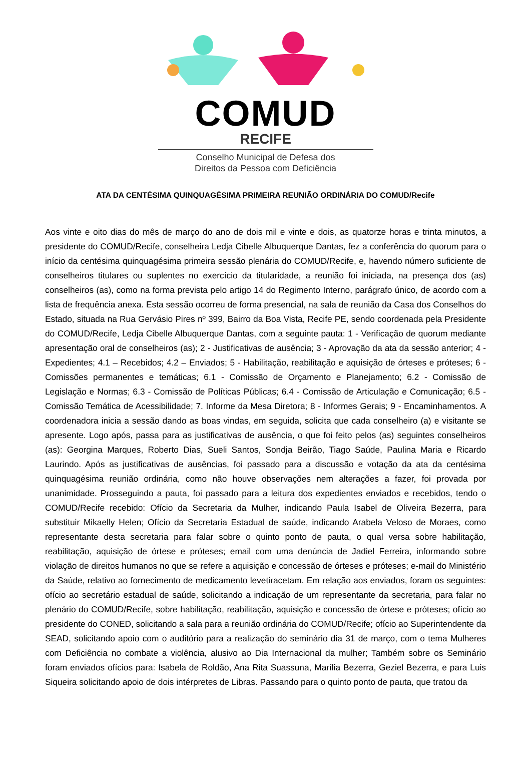COMUD
RECIFE
Conselho Municipal de Defesa dos
Direitos da Pessoa com Deficiência
ATA DA CENTÉSIMA QUINQUAGÉSIMA PRIMEIRA REUNIÃO ORDINÁRIA DO COMUD/Recife
Aos vinte e oito dias do mês de março do ano de dois mil e vinte e dois, as quatorze horas e trinta minutos, a presidente do COMUD/Recife, conselheira Ledja Cibelle Albuquerque Dantas, fez a conferência do quorum para o início da centésima quinquagésima primeira sessão plenária do COMUD/Recife, e, havendo número suficiente de conselheiros titulares ou suplentes no exercício da titularidade, a reunião foi iniciada, na presença dos (as) conselheiros (as), como na forma prevista pelo artigo 14 do Regimento Interno, parágrafo único, de acordo com a lista de frequência anexa. Esta sessão ocorreu de forma presencial, na sala de reunião da Casa dos Conselhos do Estado, situada na Rua Gervásio Pires nº 399, Bairro da Boa Vista, Recife PE, sendo coordenada pela Presidente do COMUD/Recife, Ledja Cibelle Albuquerque Dantas, com a seguinte pauta: 1 - Verificação de quorum mediante apresentação oral de conselheiros (as); 2 - Justificativas de ausência; 3 - Aprovação da ata da sessão anterior; 4 - Expedientes; 4.1 – Recebidos; 4.2 – Enviados; 5 - Habilitação, reabilitação e aquisição de órteses e próteses; 6 - Comissões permanentes e temáticas; 6.1 - Comissão de Orçamento e Planejamento; 6.2 - Comissão de Legislação e Normas; 6.3 - Comissão de Políticas Públicas; 6.4 - Comissão de Articulação e Comunicação; 6.5 - Comissão Temática de Acessibilidade; 7. Informe da Mesa Diretora; 8 - Informes Gerais; 9 - Encaminhamentos. A coordenadora inicia a sessão dando as boas vindas, em seguida, solicita que cada conselheiro (a) e visitante se apresente. Logo após, passa para as justificativas de ausência, o que foi feito pelos (as) seguintes conselheiros (as): Georgina Marques, Roberto Dias, Sueli Santos, Sondja Beirão, Tiago Saúde, Paulina Maria e Ricardo Laurindo. Após as justificativas de ausências, foi passado para a discussão e votação da ata da centésima quinquagésima reunião ordinária, como não houve observações nem alterações a fazer, foi provada por unanimidade. Prosseguindo a pauta, foi passado para a leitura dos expedientes enviados e recebidos, tendo o COMUD/Recife recebido: Ofício da Secretaria da Mulher, indicando Paula Isabel de Oliveira Bezerra, para substituir Mikaelly Helen; Ofício da Secretaria Estadual de saúde, indicando Arabela Veloso de Moraes, como representante desta secretaria para falar sobre o quinto ponto de pauta, o qual versa sobre habilitação, reabilitação, aquisição de órtese e próteses; email com uma denúncia de Jadiel Ferreira, informando sobre violação de direitos humanos no que se refere a aquisição e concessão de órteses e próteses; e-mail do Ministério da Saúde, relativo ao fornecimento de medicamento levetiracetam. Em relação aos enviados, foram os seguintes: ofício ao secretário estadual de saúde, solicitando a indicação de um representante da secretaria, para falar no plenário do COMUD/Recife, sobre habilitação, reabilitação, aquisição e concessão de órtese e próteses; ofício ao presidente do CONED, solicitando a sala para a reunião ordinária do COMUD/Recife; ofício ao Superintendente da SEAD, solicitando apoio com o auditório para a realização do seminário dia 31 de março, com o tema Mulheres com Deficiência no combate a violência, alusivo ao Dia Internacional da mulher; Também sobre os Seminário foram enviados ofícios para: Isabela de Roldão, Ana Rita Suassuna, Marília Bezerra, Geziel Bezerra, e para Luis Siqueira solicitando apoio de dois intérpretes de Libras. Passando para o quinto ponto de pauta, que tratou da